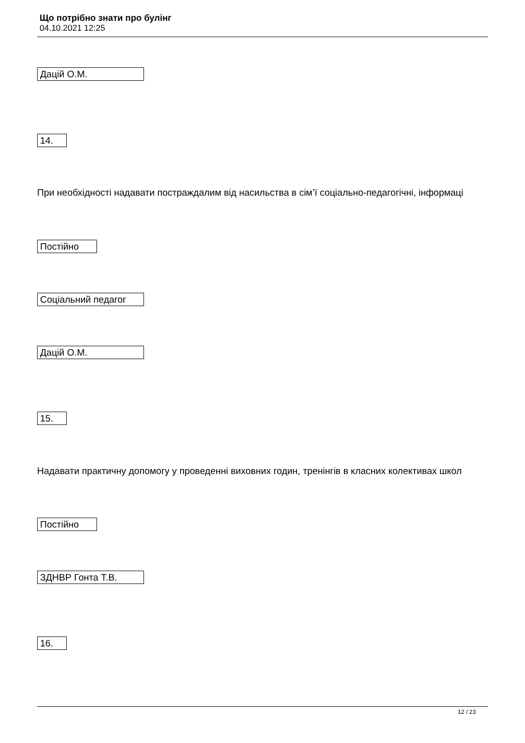Що потрібно знати про булінг
04.10.2021 12:25
Дацій О.М.
14.
При необхідності надавати постраждалим від насильства в сім’ї соціально-педагогічні, інформаці
Постійно
Соціальний педагог
Дацій О.М.
15.
Надавати практичну допомогу у проведенні виховних годин, тренінгів в класних колективах школ
Постійно
ЗДНВР Гонта Т.В.
16.
12 / 23